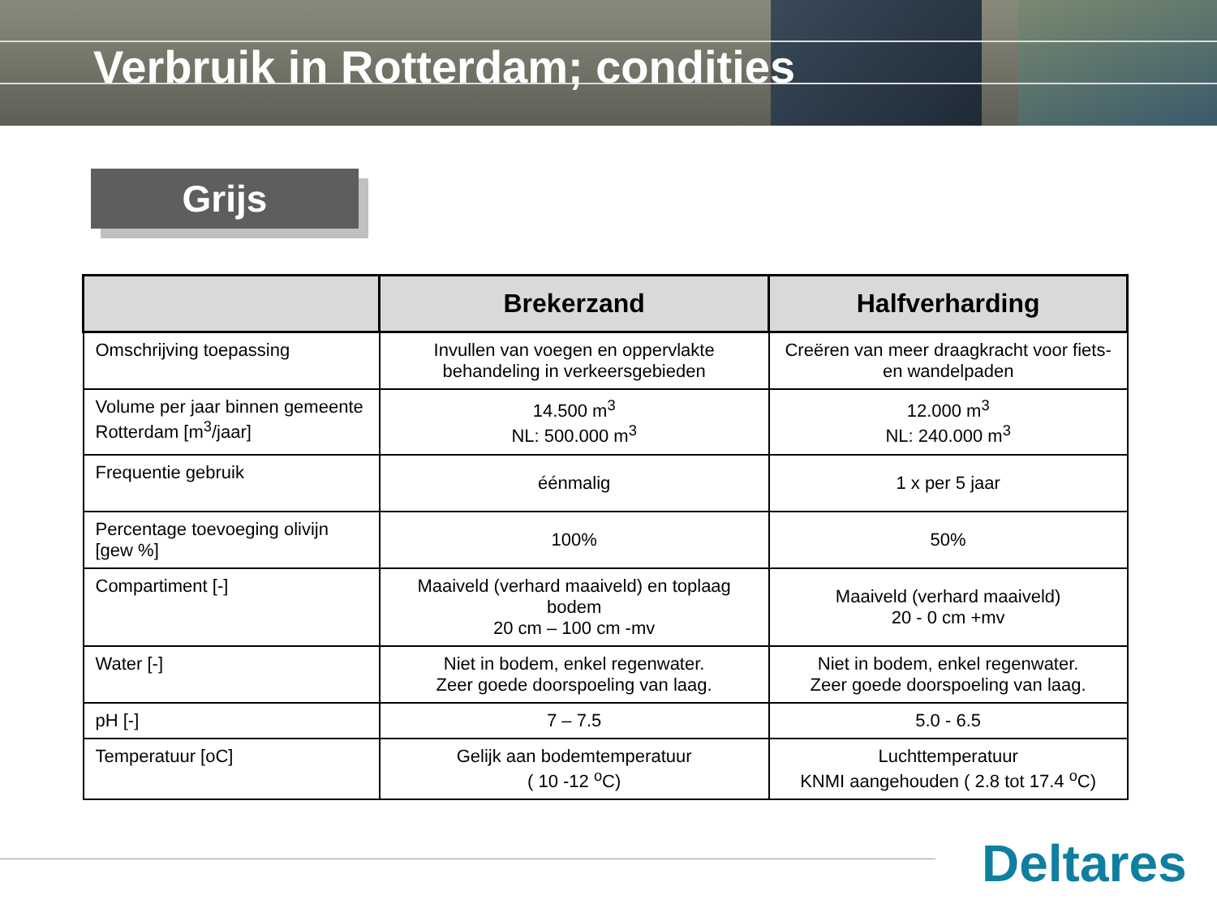Verbruik in Rotterdam; condities
Grijs
| | Brekerzand | Halfverharding |
| --- | --- | --- |
| Omschrijving toepassing | Invullen van voegen en oppervlakte behandeling in verkeersgebieden | Creëren van meer draagkracht voor fiets- en wandelpaden |
| Volume per jaar binnen gemeente Rotterdam [m<sup>3</sup>/jaar] | 14.500 m<sup>3</sup> NL: 500.000 m<sup>3</sup> | 12.000 m<sup>3</sup> NL: 240.000 m<sup>3</sup> |
| Frequentie gebruik | éénmalig | 1 x per 5 jaar |
| Percentage toevoeging olivijn [gew %] | 100% | 50% |
| Compartiment [-] | Maaiveld (verhard maaiveld) en toplaag bodem 20 cm – 100 cm -mv | Maaiveld (verhard maaiveld) 20 - 0 cm +mv |
| Water [-] | Niet in bodem, enkel regenwater. Zeer goede doorspoeling van laag. | Niet in bodem, enkel regenwater. Zeer goede doorspoeling van laag. |
| pH [-] | 7 – 7.5 | 5.0 - 6.5 |
| Temperatuur [oC] | Gelijk aan bodemtemperatuur ( 10 -12 <sup>o</sup>C) | Luchttemperatuur KNMI aangehouden ( 2.8 tot 17.4 <sup>o</sup>C) |
Deltares